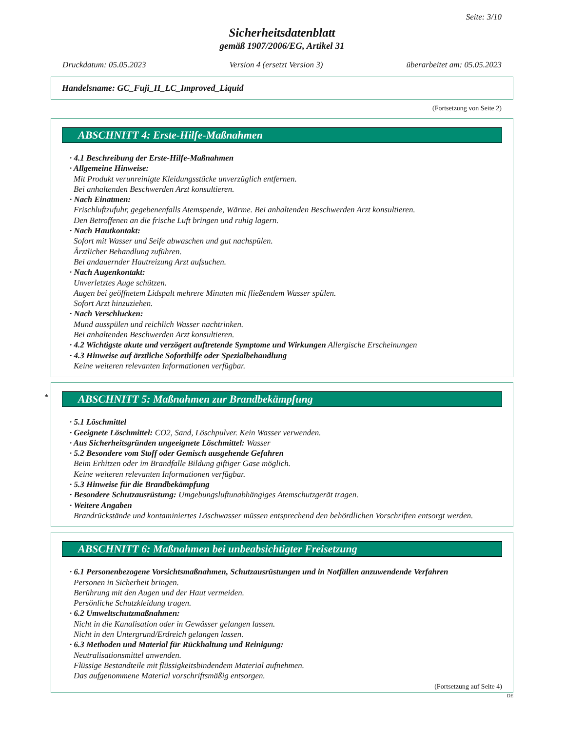Seite: 3/10
Sicherheitsdatenblatt
gemäß 1907/2006/EG, Artikel 31
Druckdatum: 05.05.2023 Version 4 (ersetzt Version 3) überarbeitet am: 05.05.2023
Handelsname: GC_Fuji_II_LC_Improved_Liquid
(Fortsetzung von Seite 2)
ABSCHNITT 4: Erste-Hilfe-Maßnahmen
· 4.1 Beschreibung der Erste-Hilfe-Maßnahmen
· Allgemeine Hinweise:
Mit Produkt verunreinigte Kleidungsstücke unverzüglich entfernen.
Bei anhaltenden Beschwerden Arzt konsultieren.
· Nach Einatmen:
Frischluftzufuhr, gegebenenfalls Atemspende, Wärme. Bei anhaltenden Beschwerden Arzt konsultieren.
Den Betroffenen an die frische Luft bringen und ruhig lagern.
· Nach Hautkontakt:
Sofort mit Wasser und Seife abwaschen und gut nachspülen.
Ärztlicher Behandlung zuführen.
Bei andauernder Hautreizung Arzt aufsuchen.
· Nach Augenkontakt:
Unverletztes Auge schützen.
Augen bei geöffnetem Lidspalt mehrere Minuten mit fließendem Wasser spülen.
Sofort Arzt hinzuziehen.
· Nach Verschlucken:
Mund ausspülen und reichlich Wasser nachtrinken.
Bei anhaltenden Beschwerden Arzt konsultieren.
· 4.2 Wichtigste akute und verzögert auftretende Symptome und Wirkungen Allergische Erscheinungen
· 4.3 Hinweise auf ärztliche Soforthilfe oder Spezialbehandlung
Keine weiteren relevanten Informationen verfügbar.
*
ABSCHNITT 5: Maßnahmen zur Brandbekämpfung
· 5.1 Löschmittel
· Geeignete Löschmittel: CO2, Sand, Löschpulver. Kein Wasser verwenden.
· Aus Sicherheitsgründen ungeeignete Löschmittel: Wasser
· 5.2 Besondere vom Stoff oder Gemisch ausgehende Gefahren
Beim Erhitzen oder im Brandfalle Bildung giftiger Gase möglich.
Keine weiteren relevanten Informationen verfügbar.
· 5.3 Hinweise für die Brandbekämpfung
· Besondere Schutzausrüstung: Umgebungsluftunabhängiges Atemschutzgerät tragen.
· Weitere Angaben
Brandrückstände und kontaminiertes Löschwasser müssen entsprechend den behördlichen Vorschriften entsorgt werden.
ABSCHNITT 6: Maßnahmen bei unbeabsichtigter Freisetzung
· 6.1 Personenbezogene Vorsichtsmaßnahmen, Schutzausrüstungen und in Notfällen anzuwendende Verfahren
Personen in Sicherheit bringen.
Berührung mit den Augen und der Haut vermeiden.
Persönliche Schutzkleidung tragen.
· 6.2 Umweltschutzmaßnahmen:
Nicht in die Kanalisation oder in Gewässer gelangen lassen.
Nicht in den Untergrund/Erdreich gelangen lassen.
· 6.3 Methoden und Material für Rückhaltung und Reinigung:
Neutralisationsmittel anwenden.
Flüssige Bestandteile mit flüssigkeitsbindendem Material aufnehmen.
Das aufgenommene Material vorschriftsmäßig entsorgen.
(Fortsetzung auf Seite 4)
DE